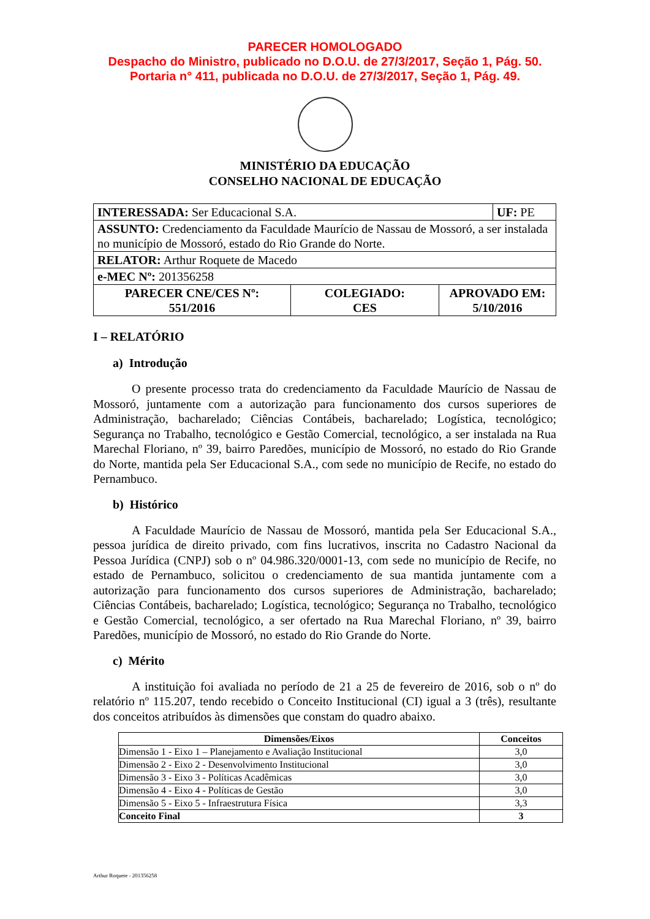PARECER HOMOLOGADO
Despacho do Ministro, publicado no D.O.U. de 27/3/2017, Seção 1, Pág. 50.
Portaria n° 411, publicada no D.O.U. de 27/3/2017, Seção 1, Pág. 49.
MINISTÉRIO DA EDUCAÇÃO
CONSELHO NACIONAL DE EDUCAÇÃO
| INTERESSADA: Ser Educacional S.A. | | | UF: PE |
| ASSUNTO: Credenciamento da Faculdade Maurício de Nassau de Mossoró, a ser instalada no município de Mossoró, estado do Rio Grande do Norte. | | | |
| RELATOR: Arthur Roquete de Macedo | | | |
| e-MEC Nº: 201356258 | | | |
| PARECER CNE/CES Nº: 551/2016 | COLEGIADO: CES | APROVADO EM: 5/10/2016 | |
I – RELATÓRIO
a) Introdução
O presente processo trata do credenciamento da Faculdade Maurício de Nassau de Mossoró, juntamente com a autorização para funcionamento dos cursos superiores de Administração, bacharelado; Ciências Contábeis, bacharelado; Logística, tecnológico; Segurança no Trabalho, tecnológico e Gestão Comercial, tecnológico, a ser instalada na Rua Marechal Floriano, nº 39, bairro Paredões, município de Mossoró, no estado do Rio Grande do Norte, mantida pela Ser Educacional S.A., com sede no município de Recife, no estado do Pernambuco.
b) Histórico
A Faculdade Maurício de Nassau de Mossoró, mantida pela Ser Educacional S.A., pessoa jurídica de direito privado, com fins lucrativos, inscrita no Cadastro Nacional da Pessoa Jurídica (CNPJ) sob o nº 04.986.320/0001-13, com sede no município de Recife, no estado de Pernambuco, solicitou o credenciamento de sua mantida juntamente com a autorização para funcionamento dos cursos superiores de Administração, bacharelado; Ciências Contábeis, bacharelado; Logística, tecnológico; Segurança no Trabalho, tecnológico e Gestão Comercial, tecnológico, a ser ofertado na Rua Marechal Floriano, nº 39, bairro Paredões, município de Mossoró, no estado do Rio Grande do Norte.
c) Mérito
A instituição foi avaliada no período de 21 a 25 de fevereiro de 2016, sob o nº do relatório nº 115.207, tendo recebido o Conceito Institucional (CI) igual a 3 (três), resultante dos conceitos atribuídos às dimensões que constam do quadro abaixo.
| Dimensões/Eixos | Conceitos |
| --- | --- |
| Dimensão 1 - Eixo 1 – Planejamento e Avaliação Institucional | 3,0 |
| Dimensão 2 - Eixo 2 - Desenvolvimento Institucional | 3,0 |
| Dimensão 3 - Eixo 3 - Políticas Acadêmicas | 3,0 |
| Dimensão 4 - Eixo 4 - Políticas de Gestão | 3,0 |
| Dimensão 5 - Eixo 5 - Infraestrutura Física | 3,3 |
| Conceito Final | 3 |
Arthur Roquete - 201356258